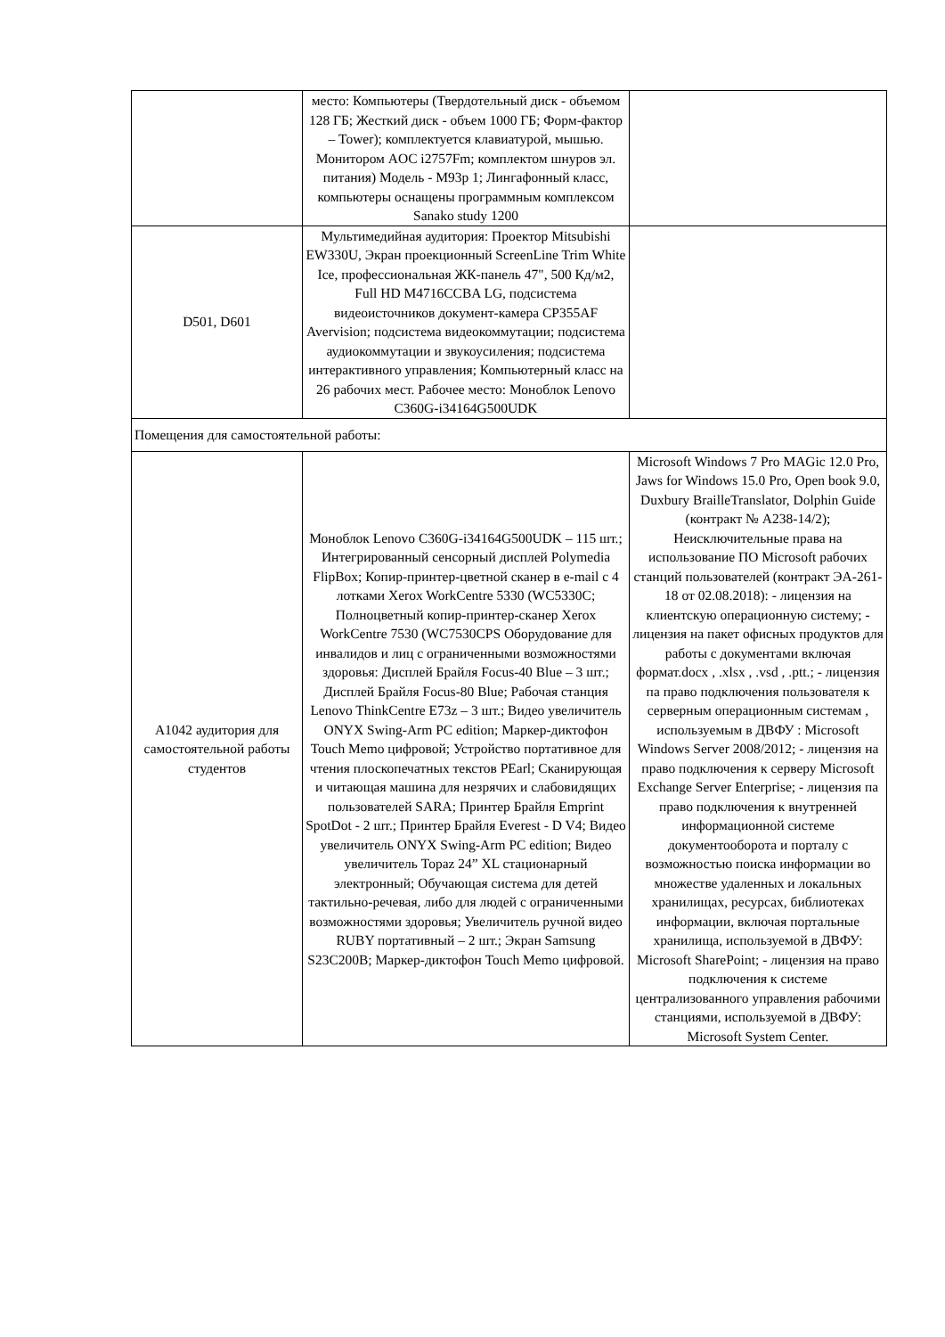| | место: Компьютеры (Твердотельный диск - объемом 128 ГБ; Жесткий диск - объем 1000 ГБ; Форм-фактор – Tower); комплектуется клавиатурой, мышью. Монитором AOC i2757Fm; комплектом шнуров эл. питания) Модель - M93p 1; Лингафонный класс, компьютеры оснащены программным комплексом Sanako study 1200 | |
| D501, D601 | Мультимедийная аудитория: Проектор Mitsubishi EW330U, Экран проекционный ScreenLine Trim White Ice, профессиональная ЖК-панель 47", 500 Кд/м2, Full HD M4716CCBA LG, подсистема видеоисточников документ-камера CP355AF Avervision; подсистема видеокоммутации; подсистема аудиокоммутации и звукоусиления; подсистема интерактивного управления; Компьютерный класс на 26 рабочих мест. Рабочее место: Моноблок Lenovo C360G-i34164G500UDK | |
| Помещения для самостоятельной работы: | | |
| А1042 аудитория для самостоятельной работы студентов | Моноблок Lenovo C360G-i34164G500UDK – 115 шт.; Интегрированный сенсорный дисплей Polymedia FlipBox; Копир-принтер-цветной сканер в e-mail с 4 лотками Xerox WorkCentre 5330 (WC5330C; Полноцветный копир-принтер-сканер Xerox WorkCentre 7530 (WC7530CPS Оборудование для инвалидов и лиц с ограниченными возможностями здоровья: Дисплей Брайля Focus-40 Blue – 3 шт.; Дисплей Брайля Focus-80 Blue; Рабочая станция Lenovo ThinkCentre E73z – 3 шт.; Видео увеличитель ONYX Swing-Arm PC edition; Маркер-диктофон Touch Memo цифровой; Устройство портативное для чтения плоскопечатных текстов PEarl; Сканирующая и читающая машина для незрячих и слабовидящих пользователей SARA; Принтер Брайля Emprint SpotDot - 2 шт.; Принтер Брайля Everest - D V4; Видео увеличитель ONYX Swing-Arm PC edition; Видео увеличитель Topaz 24” XL стационарный электронный; Обучающая система для детей тактильно-речевая, либо для людей с ограниченными возможностями здоровья; Увеличитель ручной видео RUBY портативный – 2 шт.; Экран Samsung S23C200B; Маркер-диктофон Touch Memo цифровой. | Microsoft Windows 7 Pro MAGic 12.0 Pro, Jaws for Windows 15.0 Pro, Open book 9.0, Duxbury BrailleTranslator, Dolphin Guide (контракт № А238-14/2); Неисключительные права на использование ПО Microsoft рабочих станций пользователей (контракт ЭА-261-18 от 02.08.2018): - лицензия на клиентскую операционную систему; - лицензия на пакет офисных продуктов для работы с документами включая формат.docx , .xlsx , .vsd , .ptt.; - лицензия па право подключения пользователя к серверным операционным системам , используемым в ДВФУ : Microsoft Windows Server 2008/2012; - лицензия на право подключения к серверу Microsoft Exchange Server Enterprise; - лицензия па право подключения к внутренней информационной системе документооборота и порталу с возможностью поиска информации во множестве удаленных и локальных хранилищах, ресурсах, библиотеках информации, включая портальные хранилища, используемой в ДВФУ: Microsoft SharePoint; - лицензия на право подключения к системе централизованного управления рабочими станциями, используемой в ДВФУ: Microsoft System Center. |